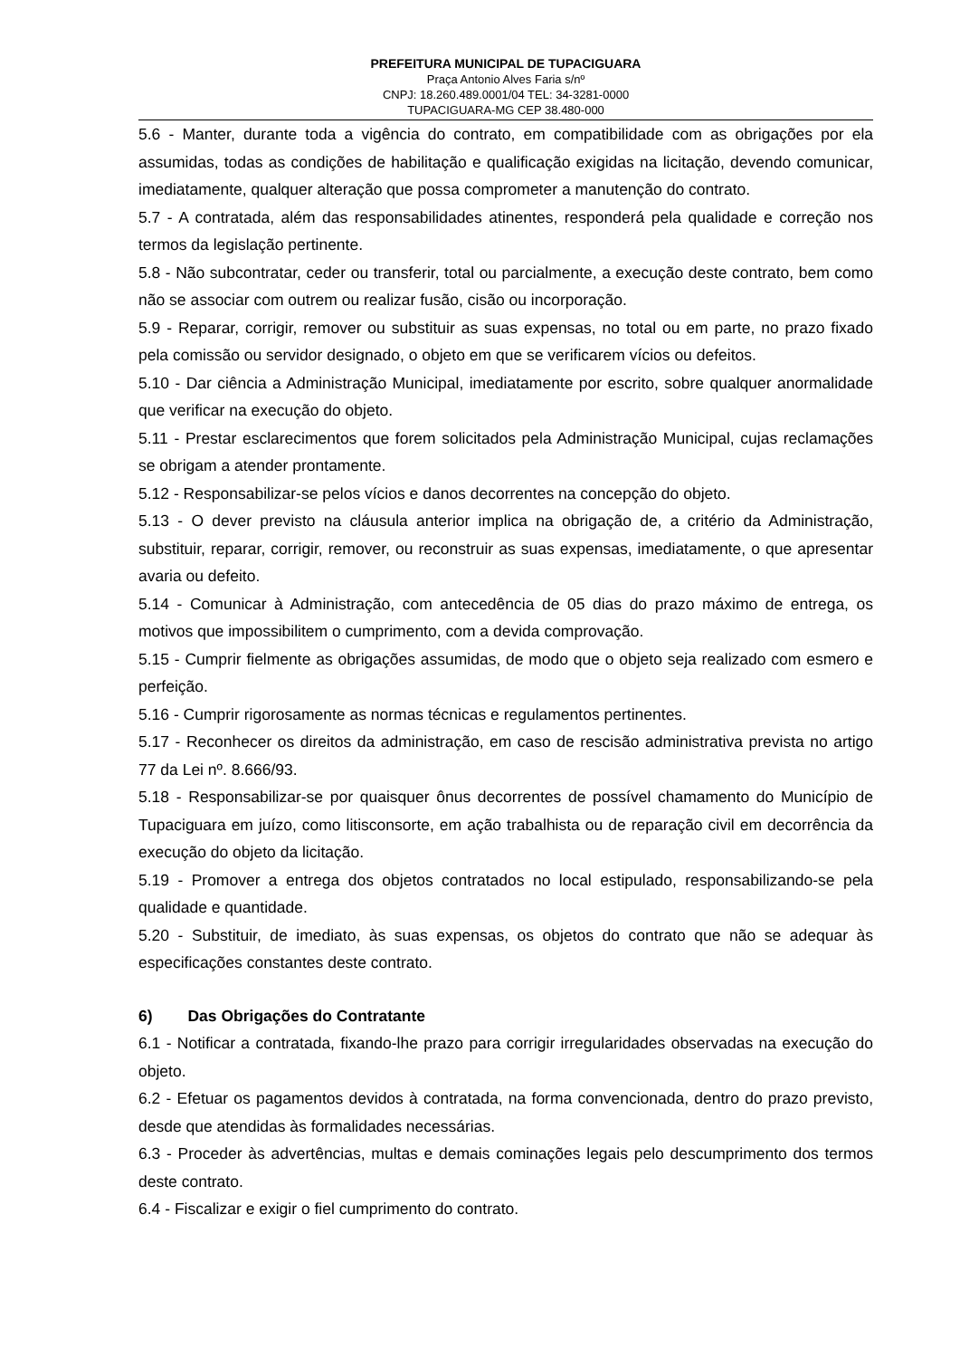PREFEITURA MUNICIPAL DE TUPACIGUARA
Praça Antonio Alves Faria s/nº
CNPJ: 18.260.489.0001/04 TEL: 34-3281-0000
TUPACIGUARA-MG CEP 38.480-000
5.6 - Manter, durante toda a vigência do contrato, em compatibilidade com as obrigações por ela assumidas, todas as condições de habilitação e qualificação exigidas na licitação, devendo comunicar, imediatamente, qualquer alteração que possa comprometer a manutenção do contrato.
5.7 - A contratada, além das responsabilidades atinentes, responderá pela qualidade e correção nos termos da legislação pertinente.
5.8 - Não subcontratar, ceder ou transferir, total ou parcialmente, a execução deste contrato, bem como não se associar com outrem ou realizar fusão, cisão ou incorporação.
5.9 - Reparar, corrigir, remover ou substituir as suas expensas, no total ou em parte, no prazo fixado pela comissão ou servidor designado, o objeto em que se verificarem vícios ou defeitos.
5.10 - Dar ciência a Administração Municipal, imediatamente por escrito, sobre qualquer anormalidade que verificar na execução do objeto.
5.11 - Prestar esclarecimentos que forem solicitados pela Administração Municipal, cujas reclamações se obrigam a atender prontamente.
5.12 - Responsabilizar-se pelos vícios e danos decorrentes na concepção do objeto.
5.13 - O dever previsto na cláusula anterior implica na obrigação de, a critério da Administração, substituir, reparar, corrigir, remover, ou reconstruir as suas expensas, imediatamente, o que apresentar avaria ou defeito.
5.14 - Comunicar à Administração, com antecedência de 05 dias do prazo máximo de entrega, os motivos que impossibilitem o cumprimento, com a devida comprovação.
5.15 - Cumprir fielmente as obrigações assumidas, de modo que o objeto seja realizado com esmero e perfeição.
5.16 - Cumprir rigorosamente as normas técnicas e regulamentos pertinentes.
5.17 - Reconhecer os direitos da administração, em caso de rescisão administrativa prevista no artigo 77 da Lei nº. 8.666/93.
5.18 - Responsabilizar-se por quaisquer ônus decorrentes de possível chamamento do Município de Tupaciguara em juízo, como litisconsorte, em ação trabalhista ou de reparação civil em decorrência da execução do objeto da licitação.
5.19 - Promover a entrega dos objetos contratados no local estipulado, responsabilizando-se pela qualidade e quantidade.
5.20 - Substituir, de imediato, às suas expensas, os objetos do contrato que não se adequar às especificações constantes deste contrato.
6) Das Obrigações do Contratante
6.1 - Notificar a contratada, fixando-lhe prazo para corrigir irregularidades observadas na execução do objeto.
6.2 - Efetuar os pagamentos devidos à contratada, na forma convencionada, dentro do prazo previsto, desde que atendidas às formalidades necessárias.
6.3 - Proceder às advertências, multas e demais cominações legais pelo descumprimento dos termos deste contrato.
6.4 - Fiscalizar e exigir o fiel cumprimento do contrato.